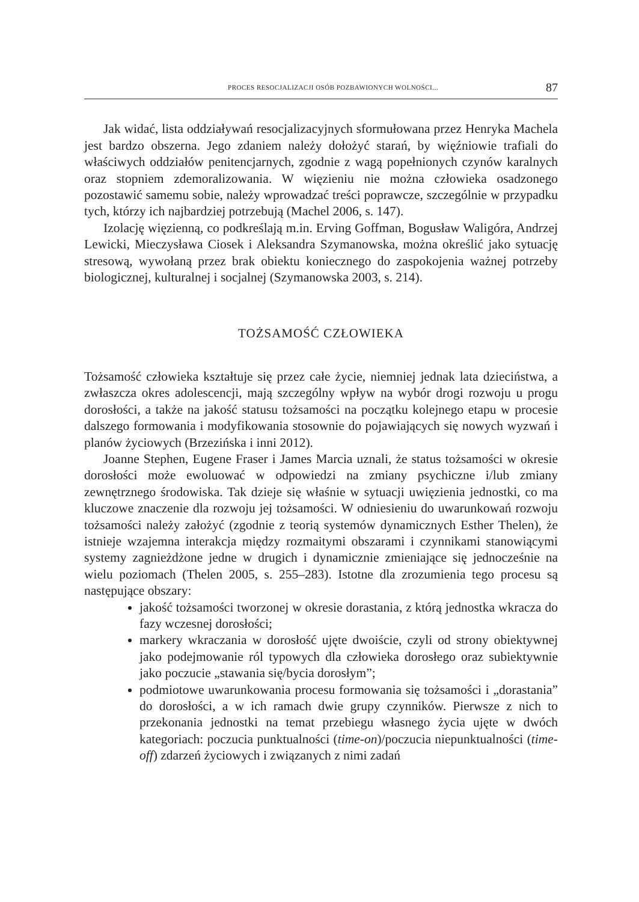PROCES RESOCJALIZACJI OSÓB POZBAWIONYCH WOLNOŚCI... 87
Jak widać, lista oddziaływań resocjalizacyjnych sformułowana przez Henryka Machela jest bardzo obszerna. Jego zdaniem należy dołożyć starań, by więźniowie trafiali do właściwych oddziałów penitencjarnych, zgodnie z wagą popełnionych czynów karalnych oraz stopniem zdemoralizowania. W więzieniu nie można człowieka osadzonego pozostawić samemu sobie, należy wprowadzać treści poprawcze, szczególnie w przypadku tych, którzy ich najbardziej potrzebują (Machel 2006, s. 147).
Izolację więzienną, co podkreślają m.in. Erving Goffman, Bogusław Waligóra, Andrzej Lewicki, Mieczysława Ciosek i Aleksandra Szymanowska, można określić jako sytuację stresową, wywołaną przez brak obiektu koniecznego do zaspokojenia ważnej potrzeby biologicznej, kulturalnej i socjalnej (Szymanowska 2003, s. 214).
TOŻSAMOŚĆ CZŁOWIEKA
Tożsamość człowieka kształtuje się przez całe życie, niemniej jednak lata dzieciństwa, a zwłaszcza okres adolescencji, mają szczególny wpływ na wybór drogi rozwoju u progu dorosłości, a także na jakość statusu tożsamości na początku kolejnego etapu w procesie dalszego formowania i modyfikowania stosownie do pojawiających się nowych wyzwań i planów życiowych (Brzezińska i inni 2012).
Joanne Stephen, Eugene Fraser i James Marcia uznali, że status tożsamości w okresie dorosłości może ewoluować w odpowiedzi na zmiany psychiczne i/lub zmiany zewnętrznego środowiska. Tak dzieje się właśnie w sytuacji uwięzienia jednostki, co ma kluczowe znaczenie dla rozwoju jej tożsamości. W odniesieniu do uwarunkowań rozwoju tożsamości należy założyć (zgodnie z teorią systemów dynamicznych Esther Thelen), że istnieje wzajemna interakcja między rozmaitymi obszarami i czynnikami stanowiącymi systemy zagnieżdżone jedne w drugich i dynamicznie zmieniające się jednocześnie na wielu poziomach (Thelen 2005, s. 255–283). Istotne dla zrozumienia tego procesu są następujące obszary:
jakość tożsamości tworzonej w okresie dorastania, z którą jednostka wkracza do fazy wczesnej dorosłości;
markery wkraczania w dorosłość ujęte dwoiście, czyli od strony obiektywnej jako podejmowanie ról typowych dla człowieka dorosłego oraz subiektywnie jako poczucie „stawania się/bycia dorosłym”;
podmiotowe uwarunkowania procesu formowania się tożsamości i „dorastania” do dorosłości, a w ich ramach dwie grupy czynników. Pierwsze z nich to przekonania jednostki na temat przebiegu własnego życia ujęte w dwóch kategoriach: poczucia punktualności (time-on)/poczucia niepunktualności (time-off) zdarzeń życiowych i związanych z nimi zadań